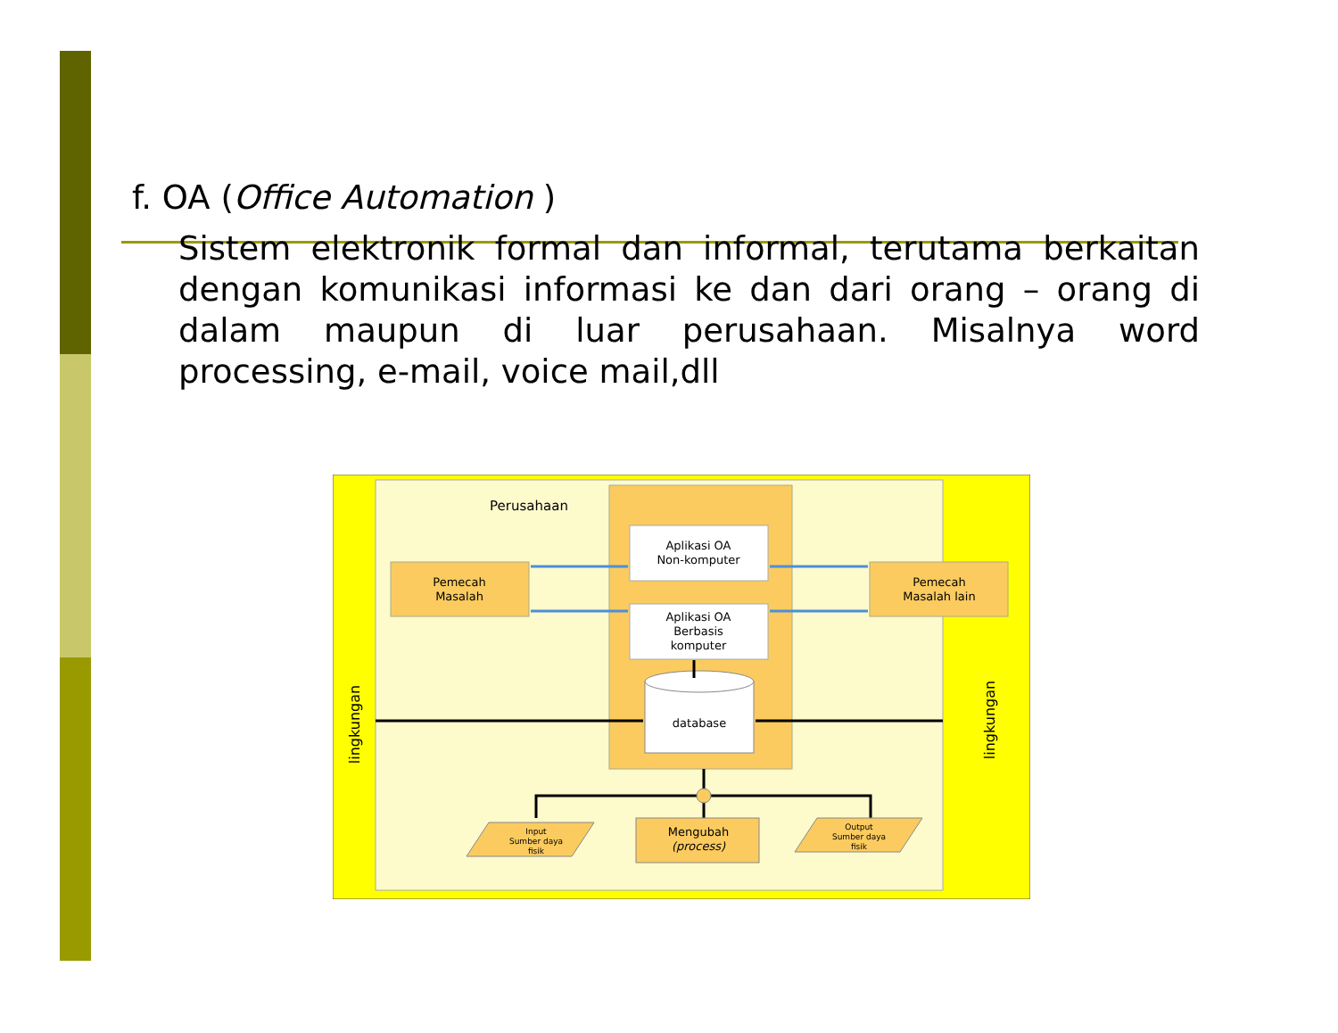f. OA (Office Automation )
Sistem elektronik formal dan informal, terutama berkaitan dengan komunikasi informasi ke dan dari orang – orang di dalam maupun di luar perusahaan. Misalnya word processing, e-mail, voice mail,dll
Perusahaan
Aplikasi OA
Non-komputer
Aplikasi OA
Berbasis
komputer
Pemecah
Masalah
Pemecah
Masalah lain
database
Mengubah
(process)
Input
Sumber daya
fisik
Output
Sumber daya
fisik
lingkungan
lingkungan